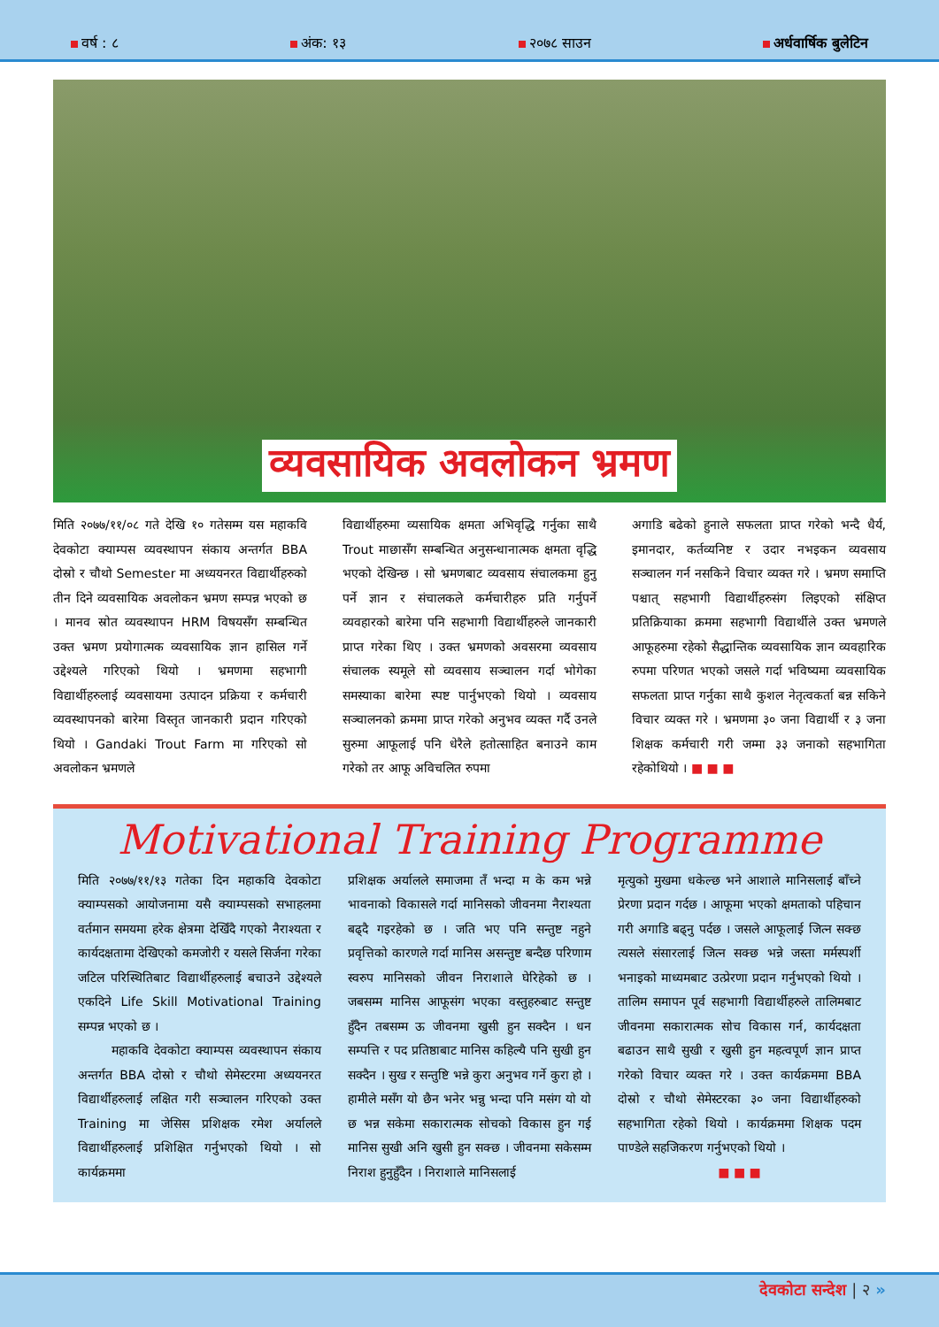वर्ष : ८ अंक: १३ २०७८ साउन अर्धवार्षिक बुलेटिन
व्यवसायिक अवलोकन भ्रमण
मिति २०७७/११/०८ गते देखि १० गतेसम्म यस महाकवि देवकोटा क्याम्पस व्यवस्थापन संकाय अन्तर्गत BBA दोस्रो र चौथो Semester मा अध्ययनरत विद्यार्थीहरुको तीन दिने व्यवसायिक अवलोकन भ्रमण सम्पन्न भएको छ । मानव स्रोत व्यवस्थापन HRM विषयसँग सम्बन्धित उक्त भ्रमण प्रयोगात्मक व्यवसायिक ज्ञान हासिल गर्ने उद्देश्यले गरिएको थियो । भ्रमणमा सहभागी विद्यार्थीहरुलाई व्यवसायमा उत्पादन प्रक्रिया र कर्मचारी व्यवस्थापनको बारेमा विस्तृत जानकारी प्रदान गरिएको थियो । Gandaki Trout Farm मा गरिएको सो अवलोकन भ्रमणले
विद्यार्थीहरुमा व्यसायिक क्षमता अभिवृद्धि गर्नुका साथै Trout माछासँग सम्बन्धित अनुसन्धानात्मक क्षमता वृद्धि भएको देखिन्छ । सो भ्रमणबाट व्यवसाय संचालकमा हुनु पर्ने ज्ञान र संचालकले कर्मचारीहरु प्रति गर्नुपर्ने व्यवहारको बारेमा पनि सहभागी विद्यार्थीहरुले जानकारी प्राप्त गरेका थिए । उक्त भ्रमणको अवसरमा व्यवसाय संचालक स्यमूले सो व्यवसाय सञ्चालन गर्दा भोगेका समस्याका बारेमा स्पष्ट पार्नुभएको थियो । व्यवसाय सञ्चालनको क्रममा प्राप्त गरेको अनुभव व्यक्त गर्दै उनले सुरुमा आफूलाई पनि धेरैले हतोत्साहित बनाउने काम गरेको तर आफू अविचलित रुपमा
अगाडि बढेको हुनाले सफलता प्राप्त गरेको भन्दै धैर्य, इमानदार, कर्तव्यनिष्ट र उदार नभइकन व्यवसाय सञ्चालन गर्न नसकिने विचार व्यक्त गरे । भ्रमण समाप्ति पश्चात् सहभागी विद्यार्थीहरुसंग लिइएको संक्षिप्त प्रतिक्रियाका क्रममा सहभागी विद्यार्थीले उक्त भ्रमणले आफूहरुमा रहेको सैद्धान्तिक व्यवसायिक ज्ञान व्यवहारिक रुपमा परिणत भएको जसले गर्दा भविष्यमा व्यवसायिक सफलता प्राप्त गर्नुका साथै कुशल नेतृत्वकर्ता बन्न सकिने विचार व्यक्त गरे । भ्रमणमा ३० जना विद्यार्थी र ३ जना शिक्षक कर्मचारी गरी जम्मा ३३ जनाको सहभागिता रहेकोथियो । ■ ■ ■
Motivational Training Programme
मिति २०७७/११/१३ गतेका दिन महाकवि देवकोटा क्याम्पसको आयोजनामा यसै क्याम्पसको सभाहलमा वर्तमान समयमा हरेक क्षेत्रमा देखिँदै गएको नैराश्यता र कार्यदक्षतामा देखिएको कमजोरी र यसले सिर्जना गरेका जटिल परिस्थितिबाट विद्यार्थीहरुलाई बचाउने उद्देश्यले एकदिने Life Skill Motivational Training सम्पन्न भएको छ ।
महाकवि देवकोटा क्याम्पस व्यवस्थापन संकाय अन्तर्गत BBA दोस्रो र चौथो सेमेस्टरमा अध्ययनरत विद्यार्थीहरुलाई लक्षित गरी सञ्चालन गरिएको उक्त Training मा जेसिस प्रशिक्षक रमेश अर्यालले विद्यार्थीहरुलाई प्रशिक्षित गर्नुभएको थियो । सो कार्यक्रममा
प्रशिक्षक अर्यालले समाजमा तँ भन्दा म के कम भन्ने भावनाको विकासले गर्दा मानिसको जीवनमा नैराश्यता बढ्दै गइरहेको छ । जति भए पनि सन्तुष्ट नहुने प्रवृत्तिको कारणले गर्दा मानिस असन्तुष्ट बन्दैछ परिणाम स्वरुप मानिसको जीवन निराशाले घेरिहेको छ । जबसम्म मानिस आफूसंग भएका वस्तुहरुबाट सन्तुष्ट हुँदैन तबसम्म ऊ जीवनमा खुसी हुन सक्दैन । धन सम्पत्ति र पद प्रतिष्ठाबाट मानिस कहिल्यै पनि सुखी हुन सक्दैन । सुख र सन्तुष्टि भन्ने कुरा अनुभव गर्ने कुरा हो । हामीले मसँग यो छैन भनेर भन्नु भन्दा पनि मसंग यो यो छ भन्न सकेमा सकारात्मक सोचको विकास हुन गई मानिस सुखी अनि खुसी हुन सक्छ । जीवनमा सकेसम्म निराश हुनुहुँदैन । निराशाले मानिसलाई
मृत्युको मुखमा धकेल्छ भने आशाले मानिसलाई बाँच्ने प्रेरणा प्रदान गर्दछ । आफूमा भएको क्षमताको पहिचान गरी अगाडि बढ्नु पर्दछ । जसले आफूलाई जित्न सक्छ त्यसले संसारलाई जित्न सक्छ भन्ने जस्ता मर्मस्पर्शी भनाइको माध्यमबाट उत्प्रेरणा प्रदान गर्नुभएको थियो । तालिम समापन पूर्व सहभागी विद्यार्थीहरुले तालिमबाट जीवनमा सकारात्मक सोच विकास गर्न, कार्यदक्षता बढाउन साथै सुखी र खुसी हुन महत्वपूर्ण ज्ञान प्राप्त गरेको विचार व्यक्त गरे । उक्त कार्यक्रममा BBA दोस्रो र चौथो सेमेस्टरका ३० जना विद्यार्थीहरुको सहभागिता रहेको थियो । कार्यक्रममा शिक्षक पदम पाण्डेले सहजिकरण गर्नुभएको थियो ।
■ ■ ■
देवकोटा सन्देश | २ »